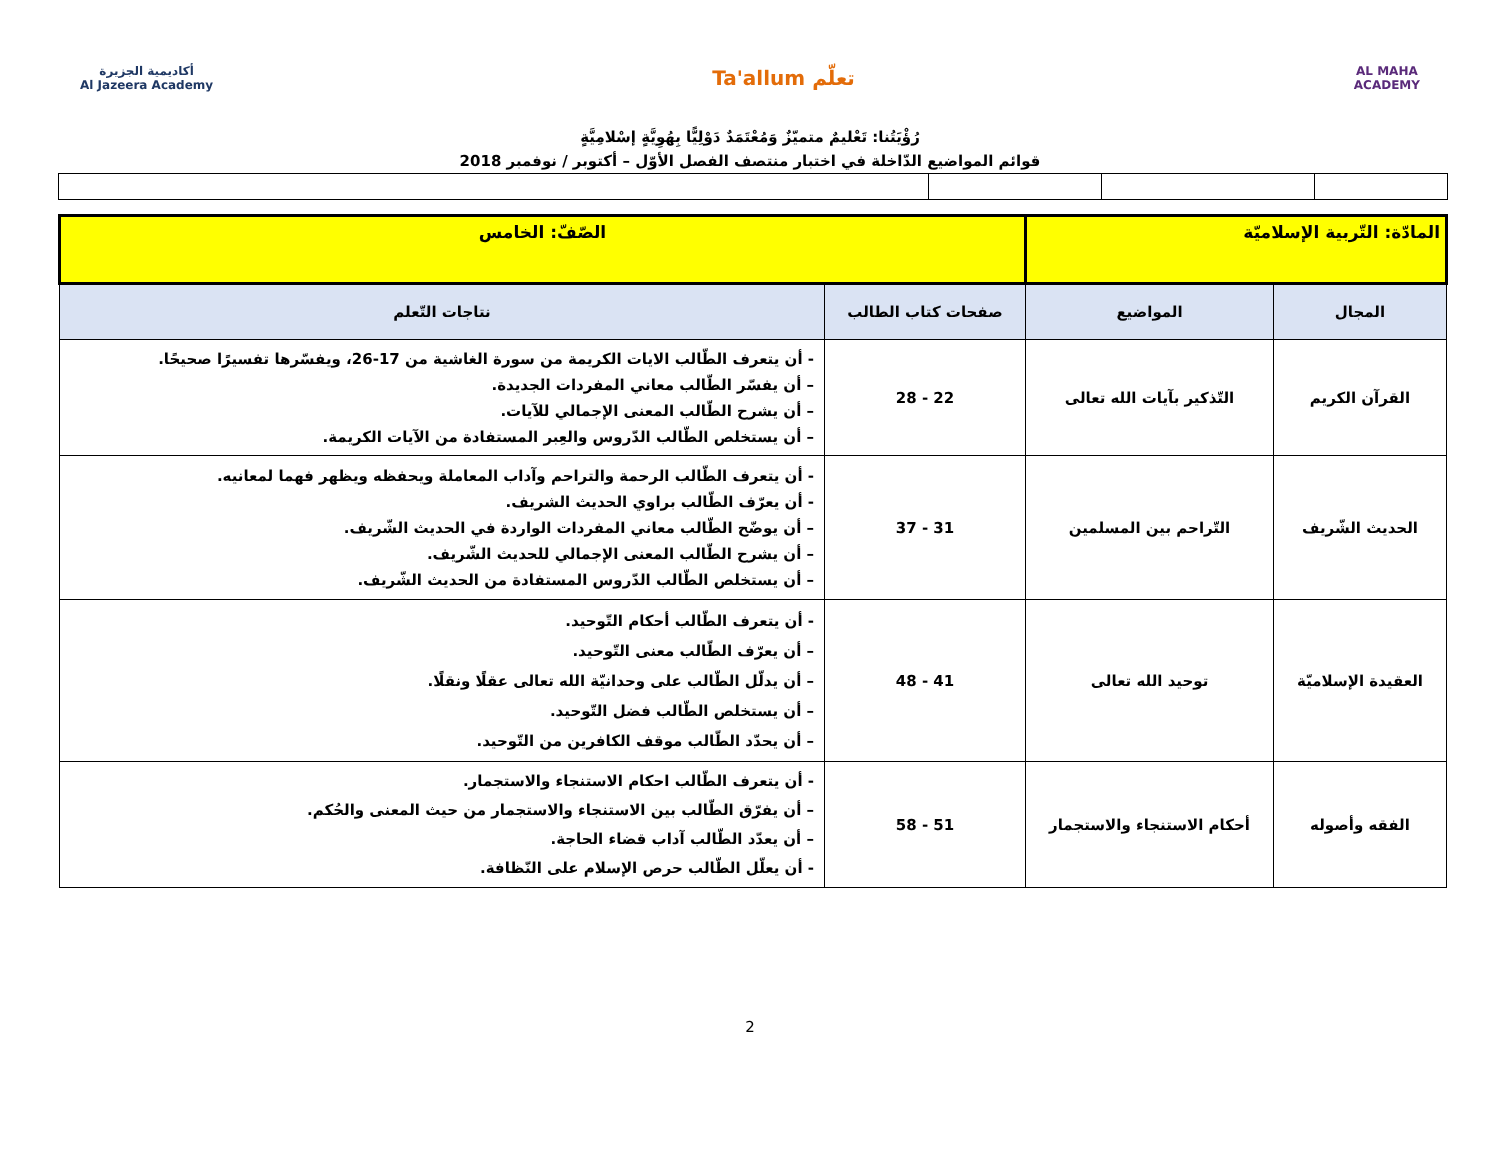أكاديمية الجزيرة
Al Jazeera Academy
Ta'allum تعلّم
AL MAHA
ACADEMY
رُؤْيَتُنا: تَعْليمٌ متميّزٌ وَمُعْتَمَدٌ دَوْلِيًّا بِهُوِيَّةٍ إسْلامِيَّةٍ
قوائم المواضيع الدّاخلة في اختبار منتصف الفصل الأوّل – أكتوبر / نوفمبر 2018
| المادّة: التّربية الإسلاميّة | | الصّفّ: الخامس | |
| المجال | المواضيع | صفحات كتاب الطالب | نتاجات التّعلم |
| القرآن الكريم | التّذكير بآيات الله تعالى | 22 - 28 | - أن يتعرف الطّالب الايات الكريمة من سورة الغاشية من 17-26، ويفسّرها تفسيرًا صحيحًا. – أن يفسّر الطّالب معاني المفردات الجديدة. – أن يشرح الطّالب المعنى الإجمالي للآيات. – أن يستخلص الطّالب الدّروس والعِبر المستفادة من الآيات الكريمة. |
| الحديث الشّريف | التّراحم بين المسلمين | 31 - 37 | - أن يتعرف الطّالب الرحمة والتراحم وآداب المعاملة ويحفظه ويظهر فهما لمعانيه. - أن يعرّف الطّالب براوي الحديث الشريف. – أن يوضّح الطّالب معاني المفردات الواردة في الحديث الشّريف. – أن يشرح الطّالب المعنى الإجمالي للحديث الشّريف. – أن يستخلص الطّالب الدّروس المستفادة من الحديث الشّريف. |
| العقيدة الإسلاميّة | توحيد الله تعالى | 41 - 48 | - أن يتعرف الطّالب أحكام التّوحيد. – أن يعرّف الطّالب معنى التّوحيد. – أن يدلّل الطّالب على وحدانيّة الله تعالى عقلًا ونقلًا. – أن يستخلص الطّالب فضل التّوحيد. – أن يحدّد الطّالب موقف الكافرين من التّوحيد. |
| الفقه وأصوله | أحكام الاستنجاء والاستجمار | 51 - 58 | - أن يتعرف الطّالب احكام الاستنجاء والاستجمار. – أن يفرّق الطّالب بين الاستنجاء والاستجمار من حيث المعنى والحُكم. – أن يعدّد الطّالب آداب قضاء الحاجة. - أن يعلّل الطّالب حرص الإسلام على النّظافة. |
2